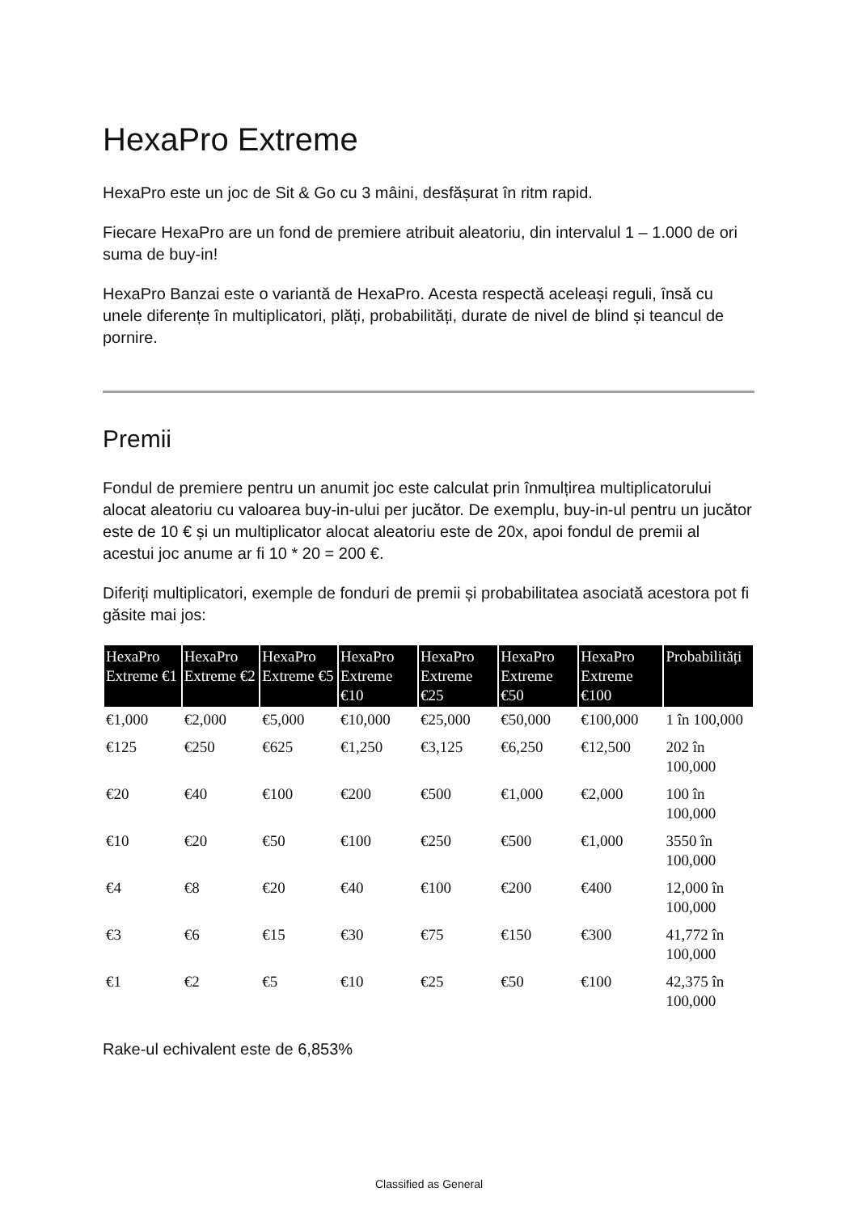HexaPro Extreme
HexaPro este un joc de Sit & Go cu 3 mâini, desfășurat în ritm rapid.
Fiecare HexaPro are un fond de premiere atribuit aleatoriu, din intervalul 1 – 1.000 de ori suma de buy-in!
HexaPro Banzai este o variantă de HexaPro. Acesta respectă aceleași reguli, însă cu unele diferențe în multiplicatori, plăți, probabilități, durate de nivel de blind și teancul de pornire.
Premii
Fondul de premiere pentru un anumit joc este calculat prin înmulțirea multiplicatorului alocat aleatoriu cu valoarea buy-in-ului per jucător. De exemplu, buy-in-ul pentru un jucător este de 10 € și un multiplicator alocat aleatoriu este de 20x, apoi fondul de premii al acestui joc anume ar fi 10 * 20 = 200 €.
Diferiți multiplicatori, exemple de fonduri de premii și probabilitatea asociată acestora pot fi găsite mai jos:
| HexaPro Extreme €1 | HexaPro Extreme €2 | HexaPro Extreme €5 | HexaPro Extreme €10 | HexaPro Extreme €25 | HexaPro Extreme €50 | HexaPro Extreme €100 | Probabilități |
| --- | --- | --- | --- | --- | --- | --- | --- |
| €1,000 | €2,000 | €5,000 | €10,000 | €25,000 | €50,000 | €100,000 | 1 în 100,000 |
| €125 | €250 | €625 | €1,250 | €3,125 | €6,250 | €12,500 | 202 în 100,000 |
| €20 | €40 | €100 | €200 | €500 | €1,000 | €2,000 | 100 în 100,000 |
| €10 | €20 | €50 | €100 | €250 | €500 | €1,000 | 3550 în 100,000 |
| €4 | €8 | €20 | €40 | €100 | €200 | €400 | 12,000 în 100,000 |
| €3 | €6 | €15 | €30 | €75 | €150 | €300 | 41,772 în 100,000 |
| €1 | €2 | €5 | €10 | €25 | €50 | €100 | 42,375 în 100,000 |
Rake-ul echivalent este de 6,853%
Classified as General